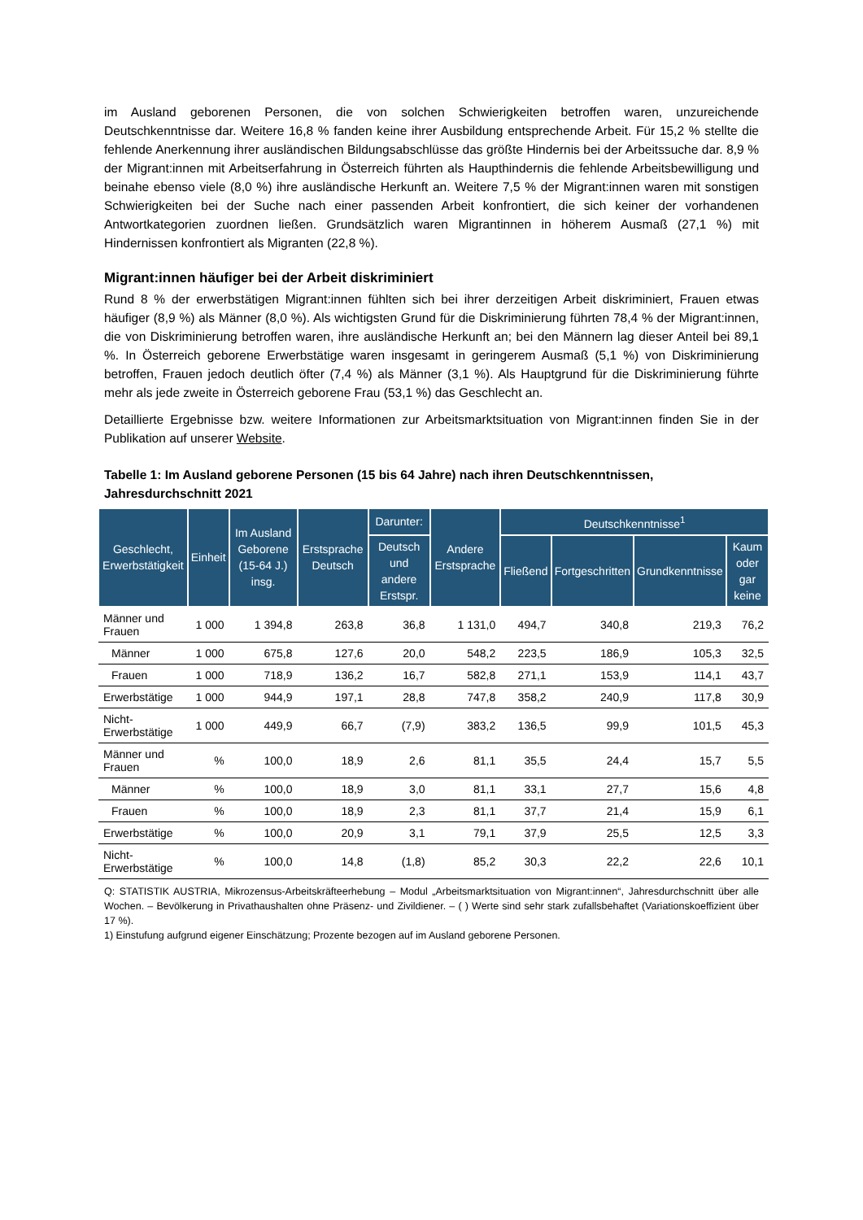im Ausland geborenen Personen, die von solchen Schwierigkeiten betroffen waren, unzureichende Deutschkenntnisse dar. Weitere 16,8 % fanden keine ihrer Ausbildung entsprechende Arbeit. Für 15,2 % stellte die fehlende Anerkennung ihrer ausländischen Bildungsabschlüsse das größte Hindernis bei der Arbeitssuche dar. 8,9 % der Migrant:innen mit Arbeitserfahrung in Österreich führten als Haupthindernis die fehlende Arbeitsbewilligung und beinahe ebenso viele (8,0 %) ihre ausländische Herkunft an. Weitere 7,5 % der Migrant:innen waren mit sonstigen Schwierigkeiten bei der Suche nach einer passenden Arbeit konfrontiert, die sich keiner der vorhandenen Antwortkategorien zuordnen ließen. Grundsätzlich waren Migrantinnen in höherem Ausmaß (27,1 %) mit Hindernissen konfrontiert als Migranten (22,8 %).
Migrant:innen häufiger bei der Arbeit diskriminiert
Rund 8 % der erwerbstätigen Migrant:innen fühlten sich bei ihrer derzeitigen Arbeit diskriminiert, Frauen etwas häufiger (8,9 %) als Männer (8,0 %). Als wichtigsten Grund für die Diskriminierung führten 78,4 % der Migrant:innen, die von Diskriminierung betroffen waren, ihre ausländische Herkunft an; bei den Männern lag dieser Anteil bei 89,1 %. In Österreich geborene Erwerbstätige waren insgesamt in geringerem Ausmaß (5,1 %) von Diskriminierung betroffen, Frauen jedoch deutlich öfter (7,4 %) als Männer (3,1 %). Als Hauptgrund für die Diskriminierung führte mehr als jede zweite in Österreich geborene Frau (53,1 %) das Geschlecht an.
Detaillierte Ergebnisse bzw. weitere Informationen zur Arbeitsmarktsituation von Migrant:innen finden Sie in der Publikation auf unserer Website.
Tabelle 1: Im Ausland geborene Personen (15 bis 64 Jahre) nach ihren Deutschkenntnissen, Jahresdurchschnitt 2021
| Geschlecht, Erwerbstätigkeit | Einheit | Im Ausland Geborene (15-64 J.) insg. | Erstsprache Deutsch | Darunter: | Andere Erstsprache | Deutschkenntnisse<sup>1</sup> | | | |
| --- | --- | --- | --- | --- | --- | --- | --- | --- | --- |
| | | | | Deutsch und andere Erstspr. | | Fließend | Fortgeschritten | Grundkenntnisse | Kaum oder gar keine |
| Männer und Frauen | 1 000 | 1 394,8 | 263,8 | 36,8 | 1 131,0 | 494,7 | 340,8 | 219,3 | 76,2 |
| Männer | 1 000 | 675,8 | 127,6 | 20,0 | 548,2 | 223,5 | 186,9 | 105,3 | 32,5 |
| Frauen | 1 000 | 718,9 | 136,2 | 16,7 | 582,8 | 271,1 | 153,9 | 114,1 | 43,7 |
| Erwerbstätige | 1 000 | 944,9 | 197,1 | 28,8 | 747,8 | 358,2 | 240,9 | 117,8 | 30,9 |
| Nicht-Erwerbstätige | 1 000 | 449,9 | 66,7 | (7,9) | 383,2 | 136,5 | 99,9 | 101,5 | 45,3 |
| Männer und Frauen | % | 100,0 | 18,9 | 2,6 | 81,1 | 35,5 | 24,4 | 15,7 | 5,5 |
| Männer | % | 100,0 | 18,9 | 3,0 | 81,1 | 33,1 | 27,7 | 15,6 | 4,8 |
| Frauen | % | 100,0 | 18,9 | 2,3 | 81,1 | 37,7 | 21,4 | 15,9 | 6,1 |
| Erwerbstätige | % | 100,0 | 20,9 | 3,1 | 79,1 | 37,9 | 25,5 | 12,5 | 3,3 |
| Nicht-Erwerbstätige | % | 100,0 | 14,8 | (1,8) | 85,2 | 30,3 | 22,2 | 22,6 | 10,1 |
Q: STATISTIK AUSTRIA, Mikrozensus-Arbeitskräfteerhebung – Modul „Arbeitsmarktsituation von Migrant:innen“, Jahresdurchschnitt über alle Wochen. – Bevölkerung in Privathaushalten ohne Präsenz- und Zivildiener. – ( ) Werte sind sehr stark zufallsbehaftet (Variationskoeffizient über 17 %).
1) Einstufung aufgrund eigener Einschätzung; Prozente bezogen auf im Ausland geborene Personen.